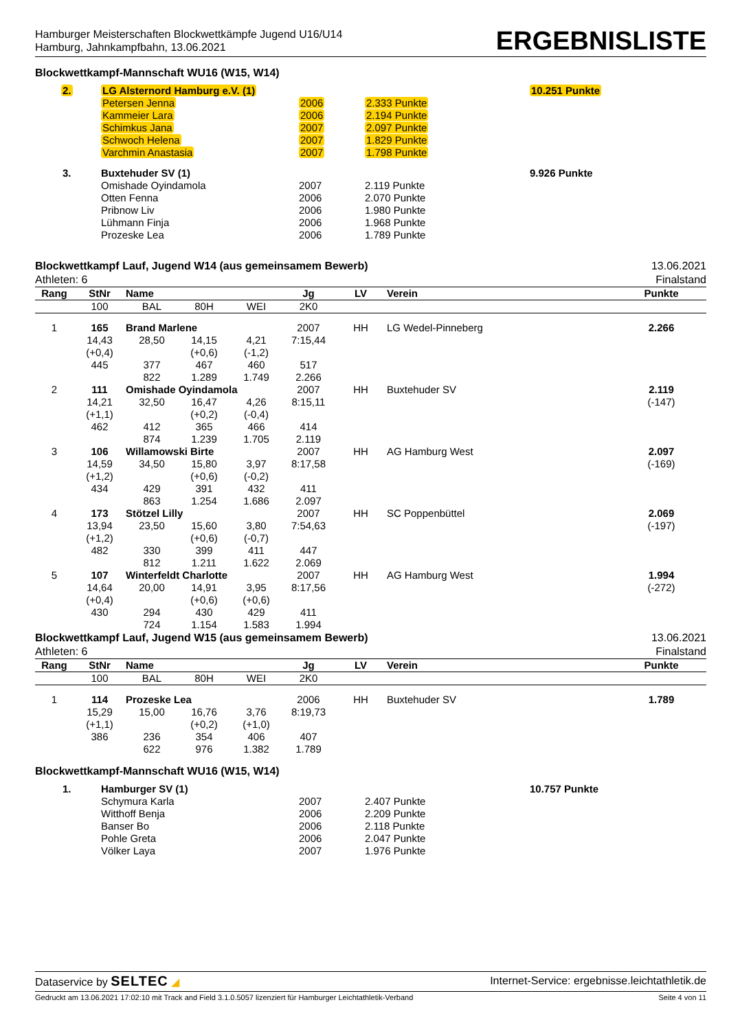Hamburger Meisterschaften Blockwettkämpfe Jugend U16/U14
Hamburg, Jahnkampfbahn, 13.06.2021
ERGEBNISLISTE
Blockwettkampf-Mannschaft WU16 (W15, W14)
| 2. | LG Alsternord Hamburg e.V. (1) | | | 10.251 Punkte |
| | Petersen Jenna | 2006 | 2.333 Punkte | |
| | Kammeier Lara | 2006 | 2.194 Punkte | |
| | Schimkus Jana | 2007 | 2.097 Punkte | |
| | Schwoch Helena | 2007 | 1.829 Punkte | |
| | Varchmin Anastasia | 2007 | 1.798 Punkte | |
| 3. | Buxtehuder SV (1) | | | 9.926 Punkte |
| | Omishade Oyindamola | 2007 | 2.119 Punkte | |
| | Otten Fenna | 2006 | 2.070 Punkte | |
| | Pribnow Liv | 2006 | 1.980 Punkte | |
| | Lühmann Finja | 2006 | 1.968 Punkte | |
| | Prozeske Lea | 2006 | 1.789 Punkte | |
Blockwettkampf Lauf, Jugend W14 (aus gemeinsamem Bewerb)
Athleten: 6
13.06.2021
Finalstand
| Rang | StNr | Name | | | Jg | LV | Verein | Punkte |
| --- | --- | --- | --- | --- | --- | --- | --- | --- |
| | 100 | BAL | 80H | WEI | 2K0 | | | |
| 1 | 165 | Brand Marlene | | | 2007 | HH | LG Wedel-Pinneberg | 2.266 |
| | 14,43 | 28,50 | 14,15 | 4,21 | 7:15,44 | | | |
| | (+0,4) | | (+0,6) | (-1,2) | | | | |
| | 445 | 377 | 467 | 460 | 517 | | | |
| | | 822 | 1.289 | 1.749 | 2.266 | | | |
| 2 | 111 | Omishade Oyindamola | | | 2007 | HH | Buxtehuder SV | 2.119 |
| | 14,21 | 32,50 | 16,47 | 4,26 | 8:15,11 | | | (-147) |
| | (+1,1) | | (+0,2) | (-0,4) | | | | |
| | 462 | 412 | 365 | 466 | 414 | | | |
| | | 874 | 1.239 | 1.705 | 2.119 | | | |
| 3 | 106 | Willamowski Birte | | | 2007 | HH | AG Hamburg West | 2.097 |
| | 14,59 | 34,50 | 15,80 | 3,97 | 8:17,58 | | | (-169) |
| | (+1,2) | | (+0,6) | (-0,2) | | | | |
| | 434 | 429 | 391 | 432 | 411 | | | |
| | | 863 | 1.254 | 1.686 | 2.097 | | | |
| 4 | 173 | Stötzel Lilly | | | 2007 | HH | SC Poppenbüttel | 2.069 |
| | 13,94 | 23,50 | 15,60 | 3,80 | 7:54,63 | | | (-197) |
| | (+1,2) | | (+0,6) | (-0,7) | | | | |
| | 482 | 330 | 399 | 411 | 447 | | | |
| | | 812 | 1.211 | 1.622 | 2.069 | | | |
| 5 | 107 | Winterfeldt Charlotte | | | 2007 | HH | AG Hamburg West | 1.994 |
| | 14,64 | 20,00 | 14,91 | 3,95 | 8:17,56 | | | (-272) |
| | (+0,4) | | (+0,6) | (+0,6) | | | | |
| | 430 | 294 | 430 | 429 | 411 | | | |
| | | 724 | 1.154 | 1.583 | 1.994 | | | |
Blockwettkampf Lauf, Jugend W15 (aus gemeinsamem Bewerb)
Athleten: 6
13.06.2021
Finalstand
| Rang | StNr | Name | | | Jg | LV | Verein | Punkte |
| --- | --- | --- | --- | --- | --- | --- | --- | --- |
| | 100 | BAL | 80H | WEI | 2K0 | | | |
| 1 | 114 | Prozeske Lea | | | 2006 | HH | Buxtehuder SV | 1.789 |
| | 15,29 | 15,00 | 16,76 | 3,76 | 8:19,73 | | | |
| | (+1,1) | | (+0,2) | (+1,0) | | | | |
| | 386 | 236 | 354 | 406 | 407 | | | |
| | | 622 | 976 | 1.382 | 1.789 | | | |
Blockwettkampf-Mannschaft WU16 (W15, W14)
| 1. | Hamburger SV (1) | | | 10.757 Punkte |
| | Schymura Karla | 2007 | 2.407 Punkte | |
| | Witthoff Benja | 2006 | 2.209 Punkte | |
| | Banser Bo | 2006 | 2.118 Punkte | |
| | Pohle Greta | 2006 | 2.047 Punkte | |
| | Völker Laya | 2007 | 1.976 Punkte | |
Dataservice by SELTEC ◢ Internet-Service: ergebnisse.leichtathletik.de
Gedruckt am 13.06.2021 17:02:10 mit Track and Field 3.1.0.5057 lizenziert für Hamburger Leichtathletik-Verband Seite 4 von 11